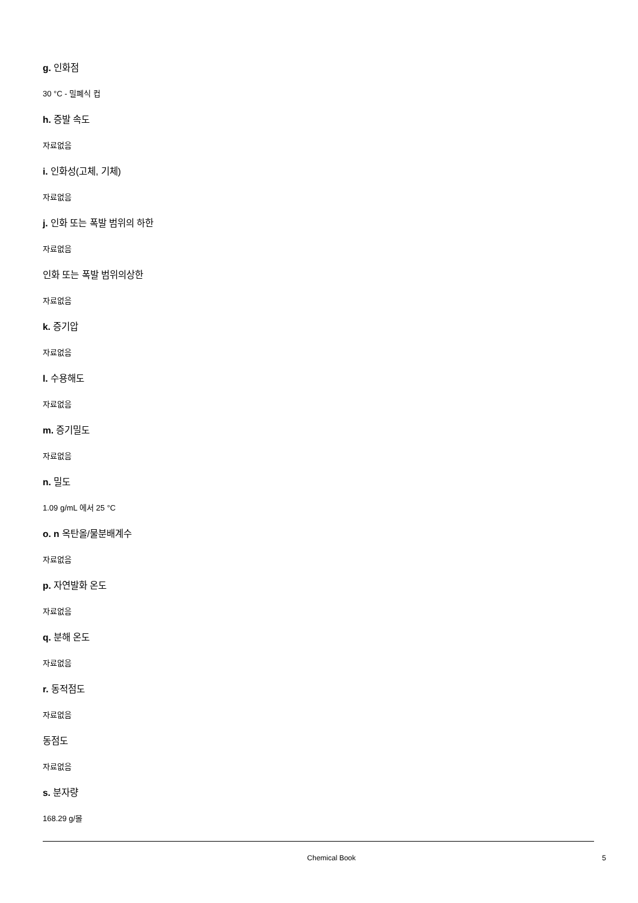g. 인화점
30 °C - 밀폐식 컵
h. 증발 속도
자료없음
i. 인화성(고체, 기체)
자료없음
j. 인화 또는 폭발 범위의 하한
자료없음
인화 또는 폭발 범위의상한
자료없음
k. 증기압
자료없음
l. 수용해도
자료없음
m. 증기밀도
자료없음
n. 밀도
1.09 g/mL 에서 25 °C
o. n 옥탄올/물분배계수
자료없음
p. 자연발화 온도
자료없음
q. 분해 온도
자료없음
r. 동적점도
자료없음
동점도
자료없음
s. 분자량
168.29 g/몰
Chemical Book 5